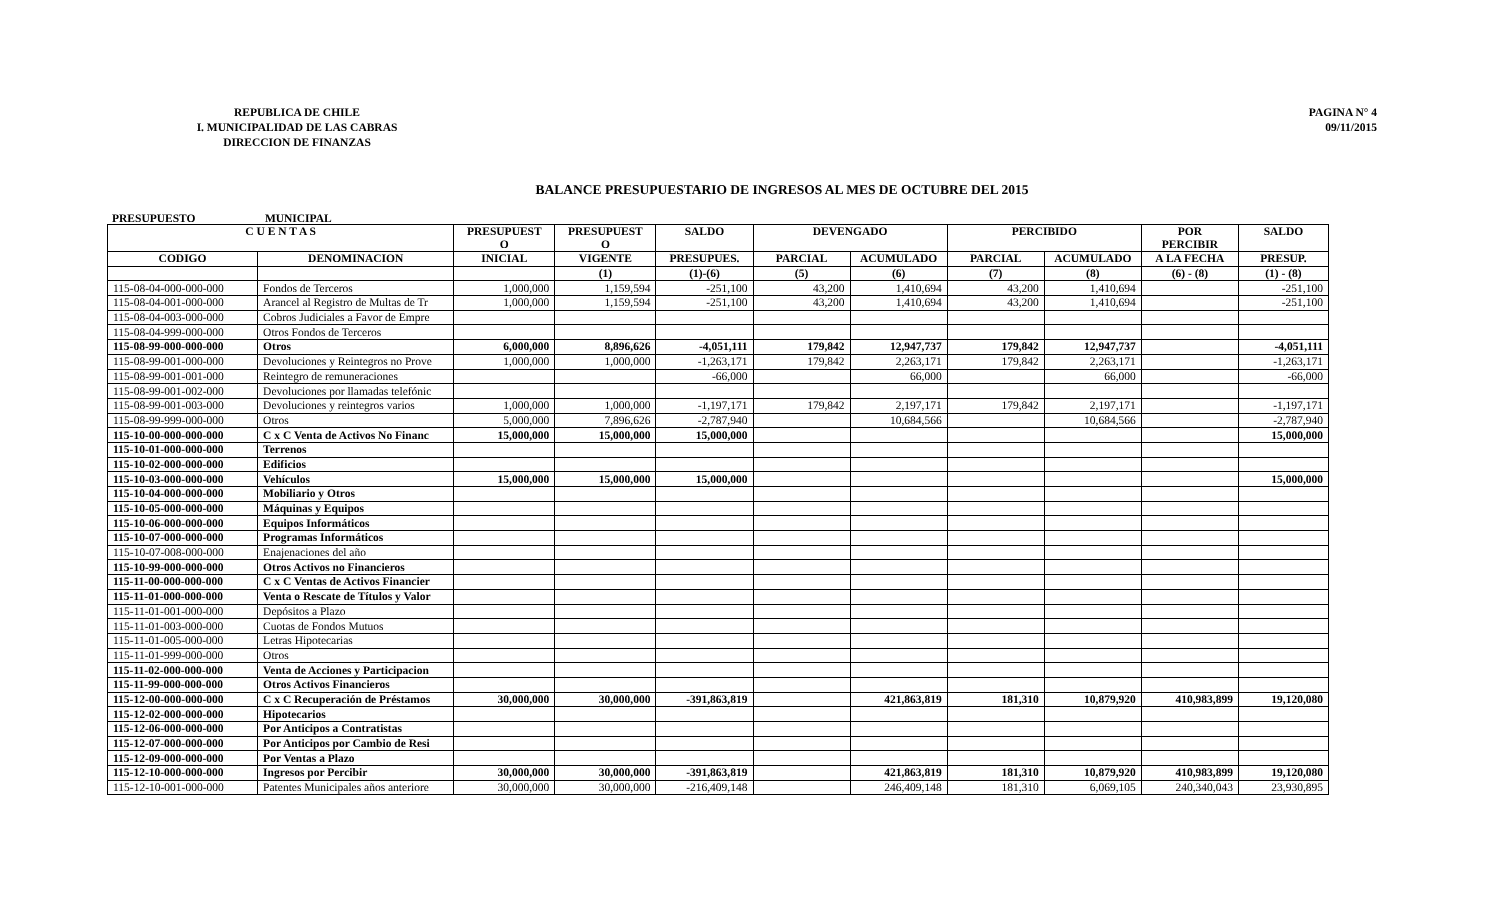REPUBLICA DE CHILE
I. MUNICIPALIDAD DE LAS CABRAS
DIRECCION DE FINANZAS
PAGINA N° 4
09/11/2015
BALANCE PRESUPUESTARIO DE INGRESOS AL MES DE OCTUBRE DEL 2015
PRESUPUESTO MUNICIPAL
| C U E N T A S | | PRESUPUEST O | PRESUPUEST O | SALDO | DEVENGADO | | PERCIBIDO | | POR PERCIBIR | SALDO |
| --- | --- | --- | --- | --- | --- | --- | --- | --- | --- | --- |
| CODIGO | DENOMINACION | INICIAL | VIGENTE | PRESUPUES. | PARCIAL | ACUMULADO | PARCIAL | ACUMULADO | A LA FECHA | PRESUP. |
| | | | (1) | (1)-(6) | (5) | (6) | (7) | (8) | (6) - (8) | (1) - (8) |
| 115-08-04-000-000-000 | Fondos de Terceros | 1,000,000 | 1,159,594 | -251,100 | 43,200 | 1,410,694 | 43,200 | 1,410,694 | | -251,100 |
| 115-08-04-001-000-000 | Arancel al Registro de Multas de Tr | 1,000,000 | 1,159,594 | -251,100 | 43,200 | 1,410,694 | 43,200 | 1,410,694 | | -251,100 |
| 115-08-04-003-000-000 | Cobros Judiciales a Favor de Empre | | | | | | | | | |
| 115-08-04-999-000-000 | Otros Fondos de Terceros | | | | | | | | | |
| 115-08-99-000-000-000 | Otros | 6,000,000 | 8,896,626 | -4,051,111 | 179,842 | 12,947,737 | 179,842 | 12,947,737 | | -4,051,111 |
| 115-08-99-001-000-000 | Devoluciones y Reintegros no Prove | 1,000,000 | 1,000,000 | -1,263,171 | 179,842 | 2,263,171 | 179,842 | 2,263,171 | | -1,263,171 |
| 115-08-99-001-001-000 | Reintegro de remuneraciones | | | -66,000 | | 66,000 | | 66,000 | | -66,000 |
| 115-08-99-001-002-000 | Devoluciones por llamadas telefónic | | | | | | | | | |
| 115-08-99-001-003-000 | Devoluciones y reintegros varios | 1,000,000 | 1,000,000 | -1,197,171 | 179,842 | 2,197,171 | 179,842 | 2,197,171 | | -1,197,171 |
| 115-08-99-999-000-000 | Otros | 5,000,000 | 7,896,626 | -2,787,940 | | 10,684,566 | | 10,684,566 | | -2,787,940 |
| 115-10-00-000-000-000 | C x C Venta de Activos No Financ | 15,000,000 | 15,000,000 | 15,000,000 | | | | | | 15,000,000 |
| 115-10-01-000-000-000 | Terrenos | | | | | | | | | |
| 115-10-02-000-000-000 | Edificios | | | | | | | | | |
| 115-10-03-000-000-000 | Vehículos | 15,000,000 | 15,000,000 | 15,000,000 | | | | | | 15,000,000 |
| 115-10-04-000-000-000 | Mobiliario y Otros | | | | | | | | | |
| 115-10-05-000-000-000 | Máquinas y Equipos | | | | | | | | | |
| 115-10-06-000-000-000 | Equipos Informáticos | | | | | | | | | |
| 115-10-07-000-000-000 | Programas Informáticos | | | | | | | | | |
| 115-10-07-008-000-000 | Enajenaciones del año | | | | | | | | | |
| 115-10-99-000-000-000 | Otros Activos no Financieros | | | | | | | | | |
| 115-11-00-000-000-000 | C x C Ventas de Activos Financier | | | | | | | | | |
| 115-11-01-000-000-000 | Venta o Rescate de Títulos y Valor | | | | | | | | | |
| 115-11-01-001-000-000 | Depósitos a Plazo | | | | | | | | | |
| 115-11-01-003-000-000 | Cuotas de Fondos Mutuos | | | | | | | | | |
| 115-11-01-005-000-000 | Letras Hipotecarias | | | | | | | | | |
| 115-11-01-999-000-000 | Otros | | | | | | | | | |
| 115-11-02-000-000-000 | Venta de Acciones y Participacion | | | | | | | | | |
| 115-11-99-000-000-000 | Otros Activos Financieros | | | | | | | | | |
| 115-12-00-000-000-000 | C x C Recuperación de Préstamos | 30,000,000 | 30,000,000 | -391,863,819 | | 421,863,819 | 181,310 | 10,879,920 | 410,983,899 | 19,120,080 |
| 115-12-02-000-000-000 | Hipotecarios | | | | | | | | | |
| 115-12-06-000-000-000 | Por Anticipos a Contratistas | | | | | | | | | |
| 115-12-07-000-000-000 | Por Anticipos por Cambio de Resi | | | | | | | | | |
| 115-12-09-000-000-000 | Por Ventas a Plazo | | | | | | | | | |
| 115-12-10-000-000-000 | Ingresos por Percibir | 30,000,000 | 30,000,000 | -391,863,819 | | 421,863,819 | 181,310 | 10,879,920 | 410,983,899 | 19,120,080 |
| 115-12-10-001-000-000 | Patentes Municipales años anteriore | 30,000,000 | 30,000,000 | -216,409,148 | | 246,409,148 | 181,310 | 6,069,105 | 240,340,043 | 23,930,895 |